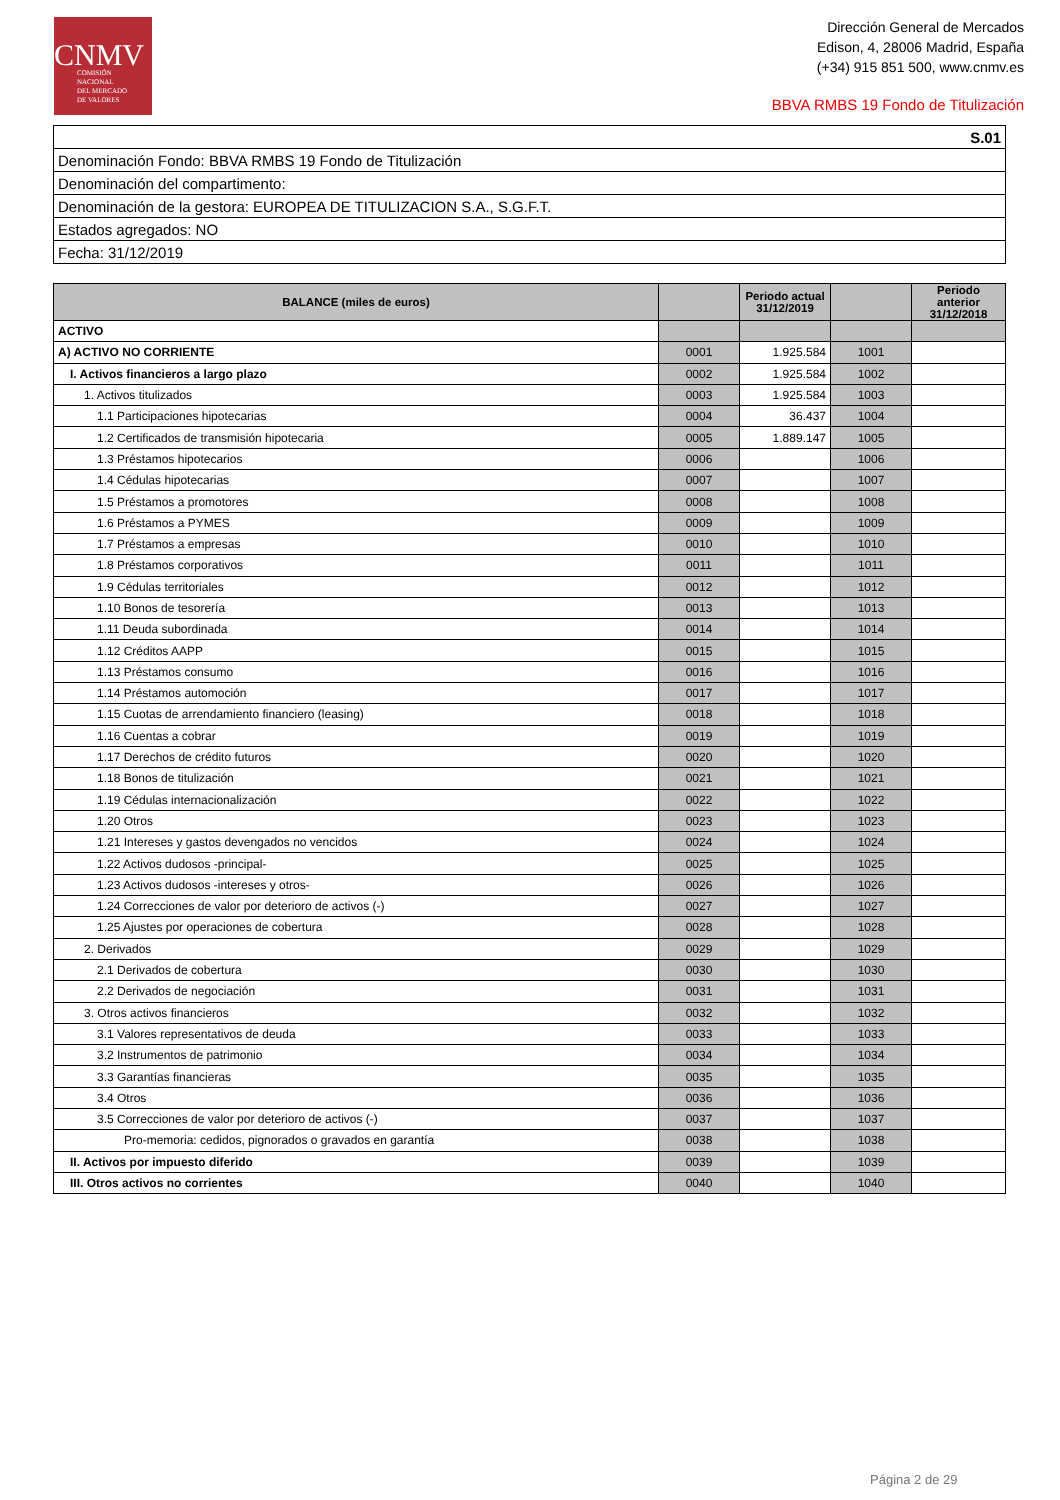CNMV
COMISIÓN
NACIONAL
DEL MERCADO
DE VALORES
Dirección General de Mercados
Edison, 4, 28006 Madrid, España
(+34) 915 851 500, www.cnmv.es
BBVA RMBS 19 Fondo de Titulización
| S.01 |
| Denominación Fondo: BBVA RMBS 19 Fondo de Titulización |
| Denominación del compartimento: |
| Denominación de la gestora: EUROPEA DE TITULIZACION S.A., S.G.F.T. |
| Estados agregados: NO |
| Fecha: 31/12/2019 |
| BALANCE (miles de euros) | | Periodo actual 31/12/2019 | | Periodo anterior 31/12/2018 |
| --- | --- | --- | --- | --- |
| ACTIVO | | | | |
| A) ACTIVO NO CORRIENTE | 0001 | 1.925.584 | 1001 | |
| I. Activos financieros a largo plazo | 0002 | 1.925.584 | 1002 | |
| 1. Activos titulizados | 0003 | 1.925.584 | 1003 | |
| 1.1 Participaciones hipotecarias | 0004 | 36.437 | 1004 | |
| 1.2 Certificados de transmisión hipotecaria | 0005 | 1.889.147 | 1005 | |
| 1.3 Préstamos hipotecarios | 0006 | | 1006 | |
| 1.4 Cédulas hipotecarias | 0007 | | 1007 | |
| 1.5 Préstamos a promotores | 0008 | | 1008 | |
| 1.6 Préstamos a PYMES | 0009 | | 1009 | |
| 1.7 Préstamos a empresas | 0010 | | 1010 | |
| 1.8 Préstamos corporativos | 0011 | | 1011 | |
| 1.9 Cédulas territoriales | 0012 | | 1012 | |
| 1.10 Bonos de tesorería | 0013 | | 1013 | |
| 1.11 Deuda subordinada | 0014 | | 1014 | |
| 1.12 Créditos AAPP | 0015 | | 1015 | |
| 1.13 Préstamos consumo | 0016 | | 1016 | |
| 1.14 Préstamos automoción | 0017 | | 1017 | |
| 1.15 Cuotas de arrendamiento financiero (leasing) | 0018 | | 1018 | |
| 1.16 Cuentas a cobrar | 0019 | | 1019 | |
| 1.17 Derechos de crédito futuros | 0020 | | 1020 | |
| 1.18 Bonos de titulización | 0021 | | 1021 | |
| 1.19 Cédulas internacionalización | 0022 | | 1022 | |
| 1.20 Otros | 0023 | | 1023 | |
| 1.21 Intereses y gastos devengados no vencidos | 0024 | | 1024 | |
| 1.22 Activos dudosos -principal- | 0025 | | 1025 | |
| 1.23 Activos dudosos -intereses y otros- | 0026 | | 1026 | |
| 1.24 Correcciones de valor por deterioro de activos (-) | 0027 | | 1027 | |
| 1.25 Ajustes por operaciones de cobertura | 0028 | | 1028 | |
| 2. Derivados | 0029 | | 1029 | |
| 2.1 Derivados de cobertura | 0030 | | 1030 | |
| 2.2 Derivados de negociación | 0031 | | 1031 | |
| 3. Otros activos financieros | 0032 | | 1032 | |
| 3.1 Valores representativos de deuda | 0033 | | 1033 | |
| 3.2 Instrumentos de patrimonio | 0034 | | 1034 | |
| 3.3 Garantías financieras | 0035 | | 1035 | |
| 3.4 Otros | 0036 | | 1036 | |
| 3.5 Correcciones de valor por deterioro de activos (-) | 0037 | | 1037 | |
| Pro-memoria: cedidos, pignorados o gravados en garantía | 0038 | | 1038 | |
| II. Activos por impuesto diferido | 0039 | | 1039 | |
| III. Otros activos no corrientes | 0040 | | 1040 | |
Página 2 de 29